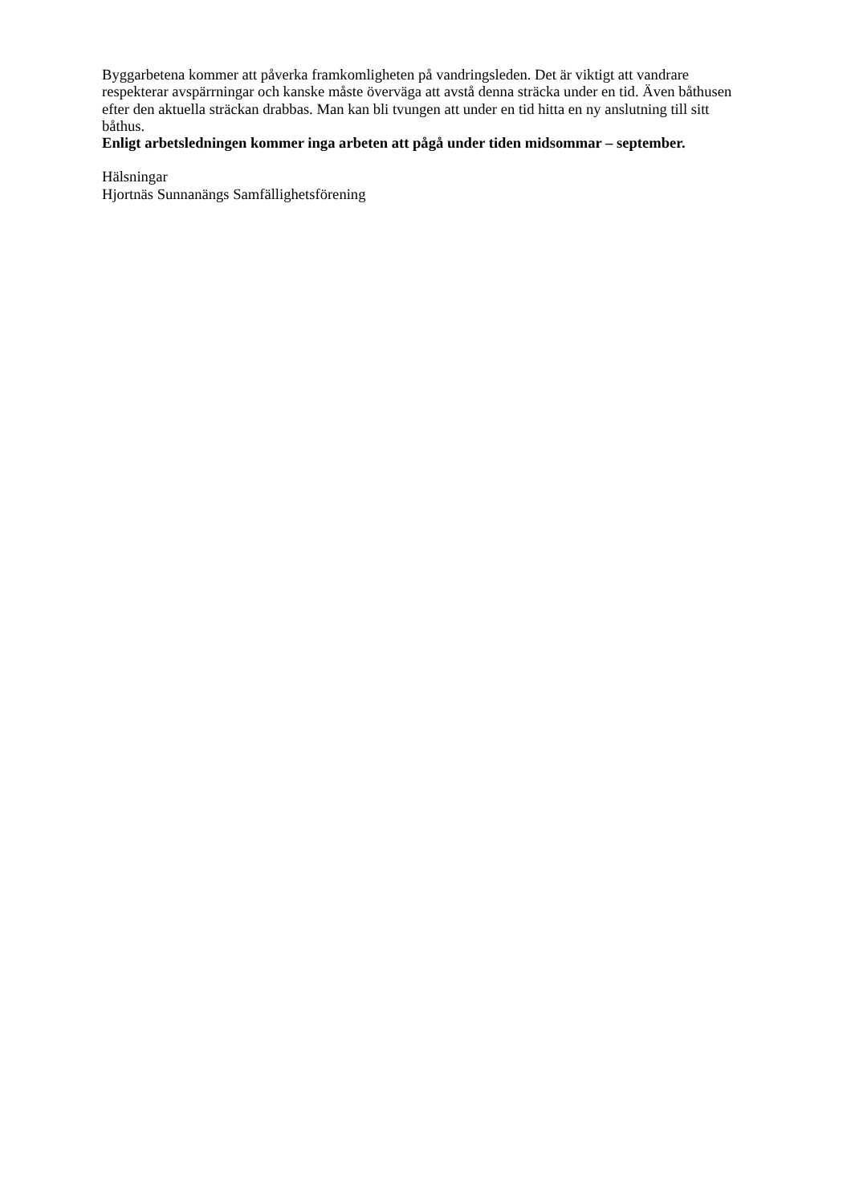Byggarbetena kommer att påverka framkomligheten på vandringsleden. Det är viktigt att vandrare respekterar avspärrningar och kanske måste överväga att avstå denna sträcka under en tid. Även båthusen efter den aktuella sträckan drabbas. Man kan bli tvungen att under en tid hitta en ny anslutning till sitt båthus.
Enligt arbetsledningen kommer inga arbeten att pågå under tiden midsommar – september.
Hälsningar
Hjortnäs Sunnanängs Samfällighetsförening